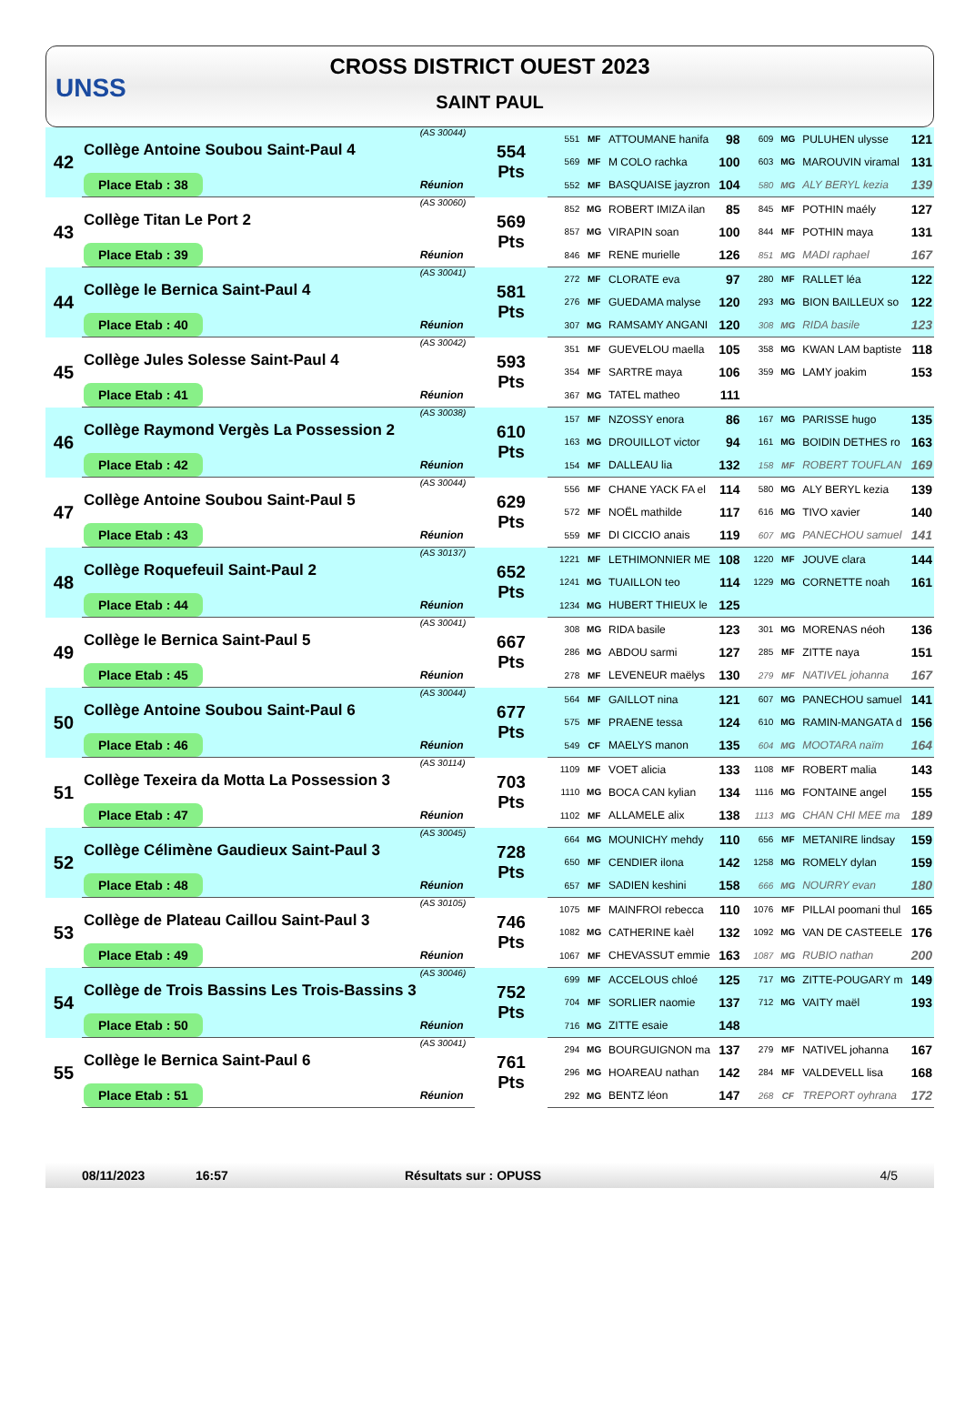UNSS
CROSS DISTRICT OUEST 2023
SAINT PAUL
| 42 | Collège Antoine Soubou Saint-Paul 4 | (AS 30044) | 554 Pts | 551 | MF | ATTOUMANE hanifa | 98 | 609 | MG | PULUHEN ulysse | 121 |
| | | | | 569 | MF | M COLO rachka | 100 | 603 | MG | MAROUVIN viramal | 131 |
| | Place Etab : 38 | Réunion | | 552 | MF | BASQUAISE jayzron | 104 | 580 | MG | ALY BERYL kezia | 139 |
| 43 | Collège Titan Le Port 2 | (AS 30060) | 569 Pts | 852 | MG | ROBERT IMIZA ilan | 85 | 845 | MF | POTHIN maély | 127 |
| | | | | 857 | MG | VIRAPIN soan | 100 | 844 | MF | POTHIN maya | 131 |
| | Place Etab : 39 | Réunion | | 846 | MF | RENE murielle | 126 | 851 | MG | MADI raphael | 167 |
| 44 | Collège le Bernica Saint-Paul 4 | (AS 30041) | 581 Pts | 272 | MF | CLORATE eva | 97 | 280 | MF | RALLET léa | 122 |
| | | | | 276 | MF | GUEDAMA malyse | 120 | 293 | MG | BION BAILLEUX so | 122 |
| | Place Etab : 40 | Réunion | | 307 | MG | RAMSAMY ANGANI | 120 | 308 | MG | RIDA basile | 123 |
| 45 | Collège Jules Solesse Saint-Paul 4 | (AS 30042) | 593 Pts | 351 | MF | GUEVELOU maella | 105 | 358 | MG | KWAN LAM baptiste | 118 |
| | | | | 354 | MF | SARTRE maya | 106 | 359 | MG | LAMY joakim | 153 |
| | Place Etab : 41 | Réunion | | 367 | MG | TATEL matheo | 111 | | | | |
| 46 | Collège Raymond Vergès La Possession 2 | (AS 30038) | 610 Pts | 157 | MF | NZOSSY enora | 86 | 167 | MG | PARISSE hugo | 135 |
| | | | | 163 | MG | DROUILLOT victor | 94 | 161 | MG | BOIDIN DETHES ro | 163 |
| | Place Etab : 42 | Réunion | | 154 | MF | DALLEAU lia | 132 | 158 | MF | ROBERT TOUFLAN | 169 |
| 47 | Collège Antoine Soubou Saint-Paul 5 | (AS 30044) | 629 Pts | 556 | MF | CHANE YACK FA el | 114 | 580 | MG | ALY BERYL kezia | 139 |
| | | | | 572 | MF | NOËL mathilde | 117 | 616 | MG | TIVO xavier | 140 |
| | Place Etab : 43 | Réunion | | 559 | MF | DI CICCIO anais | 119 | 607 | MG | PANECHOU samuel | 141 |
| 48 | Collège Roquefeuil Saint-Paul 2 | (AS 30137) | 652 Pts | 1221 | MF | LETHIMONNIER ME | 108 | 1220 | MF | JOUVE clara | 144 |
| | | | | 1241 | MG | TUAILLON teo | 114 | 1229 | MG | CORNETTE noah | 161 |
| | Place Etab : 44 | Réunion | | 1234 | MG | HUBERT THIEUX le | 125 | | | | |
| 49 | Collège le Bernica Saint-Paul 5 | (AS 30041) | 667 Pts | 308 | MG | RIDA basile | 123 | 301 | MG | MORENAS néoh | 136 |
| | | | | 286 | MG | ABDOU sarmi | 127 | 285 | MF | ZITTE naya | 151 |
| | Place Etab : 45 | Réunion | | 278 | MF | LEVENEUR maëlys | 130 | 279 | MF | NATIVEL johanna | 167 |
| 50 | Collège Antoine Soubou Saint-Paul 6 | (AS 30044) | 677 Pts | 564 | MF | GAILLOT nina | 121 | 607 | MG | PANECHOU samuel | 141 |
| | | | | 575 | MF | PRAENE tessa | 124 | 610 | MG | RAMIN-MANGATA d | 156 |
| | Place Etab : 46 | Réunion | | 549 | CF | MAELYS manon | 135 | 604 | MG | MOOTARA naïm | 164 |
| 51 | Collège Texeira da Motta La Possession 3 | (AS 30114) | 703 Pts | 1109 | MF | VOET alicia | 133 | 1108 | MF | ROBERT malia | 143 |
| | | | | 1110 | MG | BOCA CAN kylian | 134 | 1116 | MG | FONTAINE angel | 155 |
| | Place Etab : 47 | Réunion | | 1102 | MF | ALLAMELE alix | 138 | 1113 | MG | CHAN CHI MEE ma | 189 |
| 52 | Collège Célimène Gaudieux Saint-Paul 3 | (AS 30045) | 728 Pts | 664 | MG | MOUNICHY mehdy | 110 | 656 | MF | METANIRE lindsay | 159 |
| | | | | 650 | MF | CENDIER ilona | 142 | 1258 | MG | ROMELY dylan | 159 |
| | Place Etab : 48 | Réunion | | 657 | MF | SADIEN keshini | 158 | 666 | MG | NOURRY evan | 180 |
| 53 | Collège de Plateau Caillou Saint-Paul 3 | (AS 30105) | 746 Pts | 1075 | MF | MAINFROI rebecca | 110 | 1076 | MF | PILLAI poomani thul | 165 |
| | | | | 1082 | MG | CATHERINE kaèl | 132 | 1092 | MG | VAN DE CASTEELE | 176 |
| | Place Etab : 49 | Réunion | | 1067 | MF | CHEVASSUT emmie | 163 | 1087 | MG | RUBIO nathan | 200 |
| 54 | Collège de Trois Bassins Les Trois-Bassins 3 | (AS 30046) | 752 Pts | 699 | MF | ACCELOUS chloé | 125 | 717 | MG | ZITTE-POUGARY m | 149 |
| | | | | 704 | MF | SORLIER naomie | 137 | 712 | MG | VAITY maël | 193 |
| | Place Etab : 50 | Réunion | | 716 | MG | ZITTE esaie | 148 | | | | |
| 55 | Collège le Bernica Saint-Paul 6 | (AS 30041) | 761 Pts | 294 | MG | BOURGUIGNON ma | 137 | 279 | MF | NATIVEL johanna | 167 |
| | | | | 296 | MG | HOAREAU nathan | 142 | 284 | MF | VALDEVELL lisa | 168 |
| | Place Etab : 51 | Réunion | | 292 | MG | BENTZ léon | 147 | 268 | CF | TREPORT oyhrana | 172 |
08/11/2023 16:57 Résultats sur : OPUSS 4/5